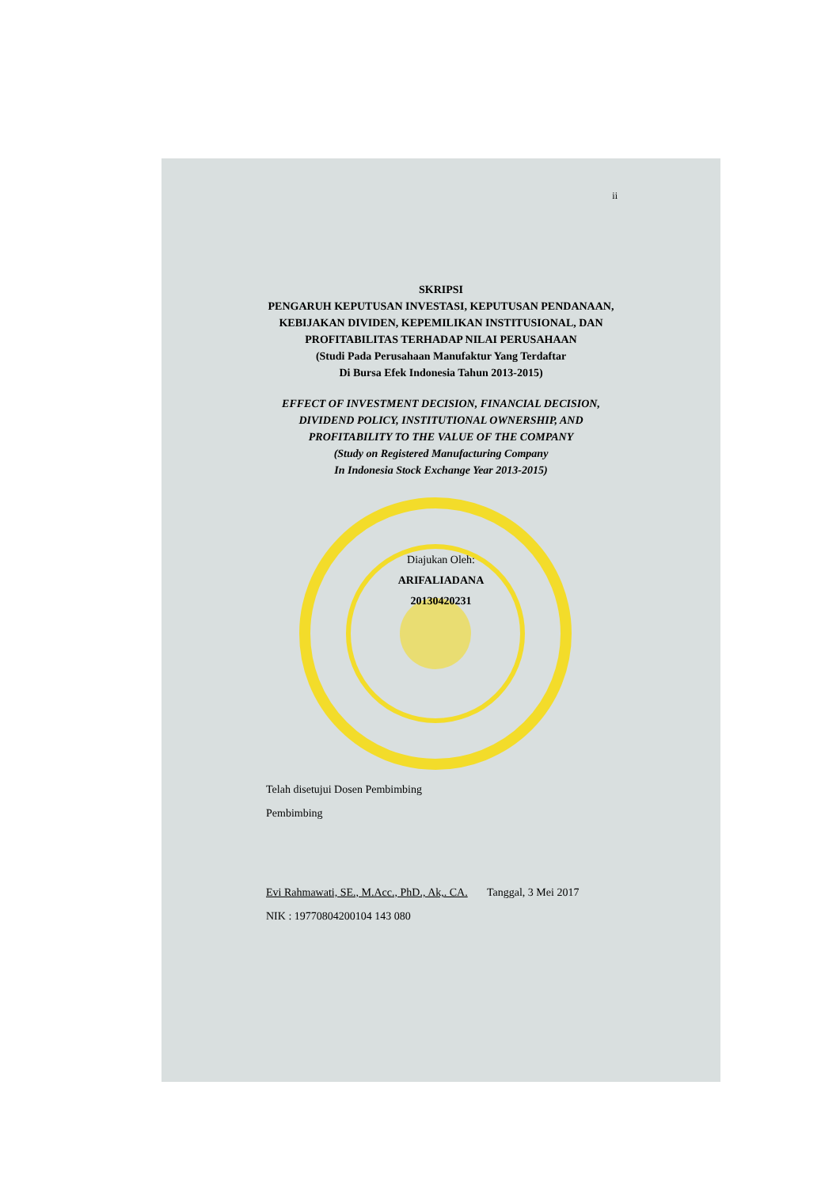ii
SKRIPSI
PENGARUH KEPUTUSAN INVESTASI, KEPUTUSAN PENDANAAN,
KEBIJAKAN DIVIDEN, KEPEMILIKAN INSTITUSIONAL, DAN
PROFITABILITAS TERHADAP NILAI PERUSAHAAN
(Studi Pada Perusahaan Manufaktur Yang Terdaftar
Di Bursa Efek Indonesia Tahun 2013-2015)
EFFECT OF INVESTMENT DECISION, FINANCIAL DECISION,
DIVIDEND POLICY, INSTITUTIONAL OWNERSHIP, AND
PROFITABILITY TO THE VALUE OF THE COMPANY
(Study on Registered Manufacturing Company
In Indonesia Stock Exchange Year 2013-2015)
Diajukan Oleh:
ARIFALIADANA
20130420231
Telah disetujui Dosen Pembimbing
Pembimbing
Evi Rahmawati, SE., M.Acc., PhD., Ak,. CA. Tanggal, 3 Mei 2017
NIK : 19770804200104 143 080